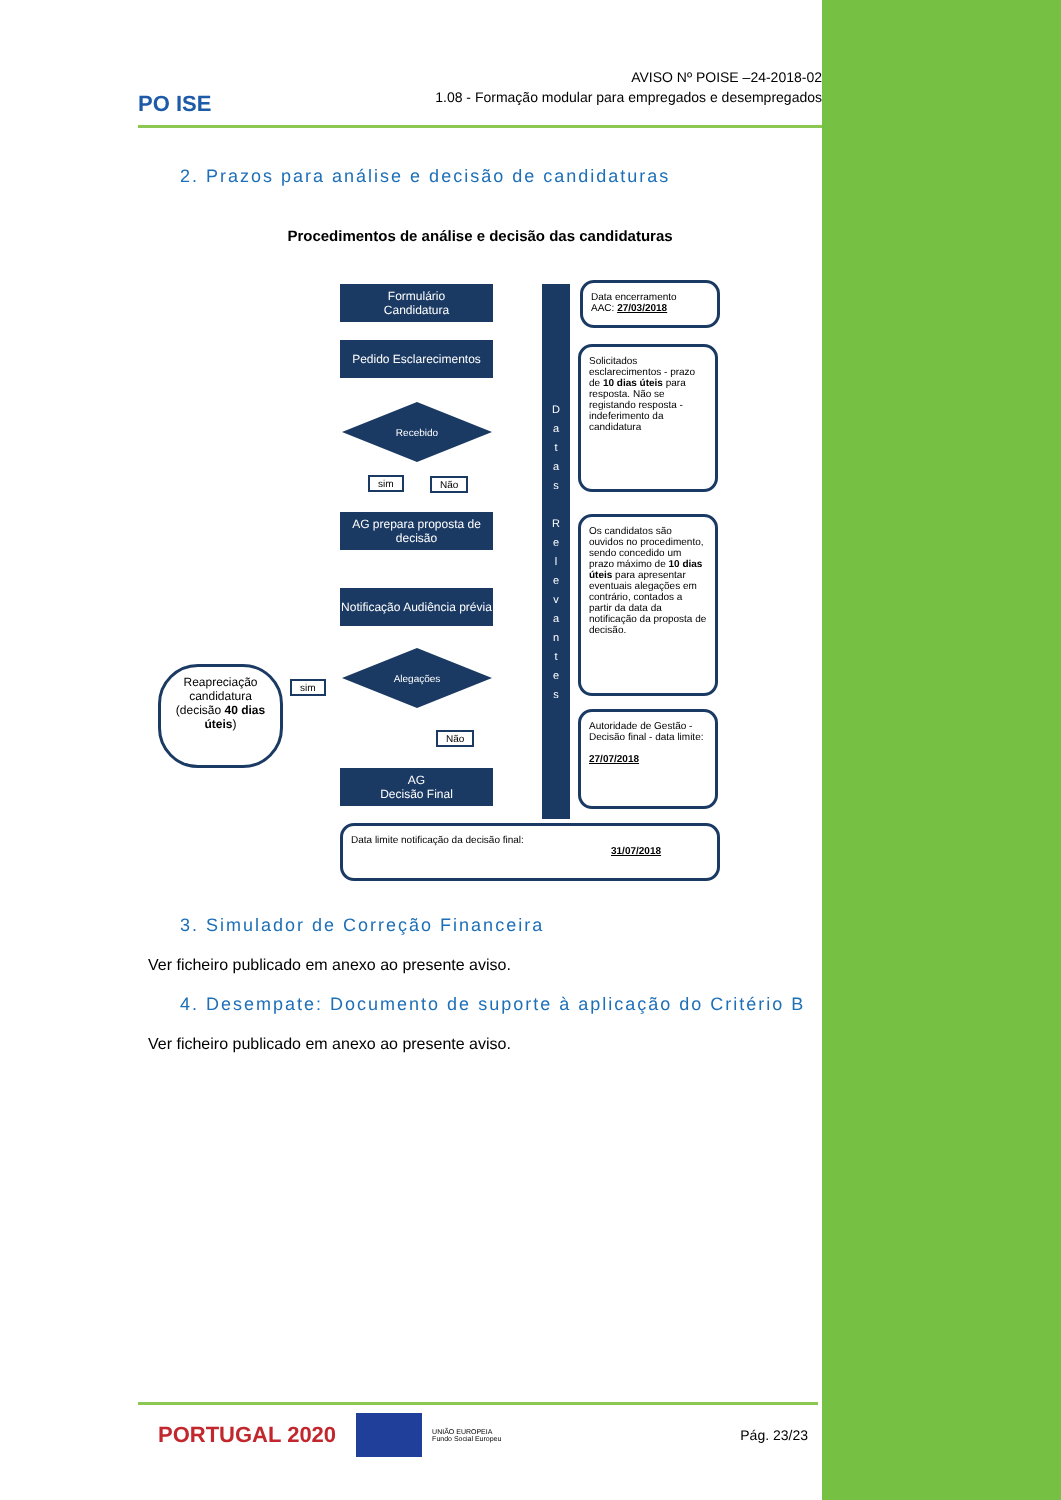PO ISE
AVISO Nº POISE –24-2018-02
1.08 - Formação modular para empregados e desempregados
2. Prazos para análise e decisão de candidaturas
Procedimentos de análise e decisão das candidaturas
Formulário
Candidatura
Pedido Esclarecimentos
Recebido
sim Não
AG prepara proposta de decisão
Notificação Audiência prévia
Reapreciação candidatura (decisão 40 dias úteis)
sim
Alegações
Não
AG
Decisão Final
D
a
t
a
s
R
e
l
e
v
a
n
t
e
s
Data encerramento
AAC: 27/03/2018
Solicitados esclarecimentos - prazo de 10 dias úteis para resposta. Não se registando resposta - indeferimento da candidatura
Os candidatos são ouvidos no procedimento, sendo concedido um prazo máximo de 10 dias úteis para apresentar eventuais alegações em contrário, contados a partir da data da notificação da proposta de decisão.
Autoridade de Gestão - Decisão final - data limite:
27/07/2018
Data limite notificação da decisão final:
31/07/2018
3. Simulador de Correção Financeira
Ver ficheiro publicado em anexo ao presente aviso.
4. Desempate: Documento de suporte à aplicação do Critério B
Ver ficheiro publicado em anexo ao presente aviso.
PORTUGAL 2020
UNIÃO EUROPEIA
Fundo Social Europeu
Pág. 23/23